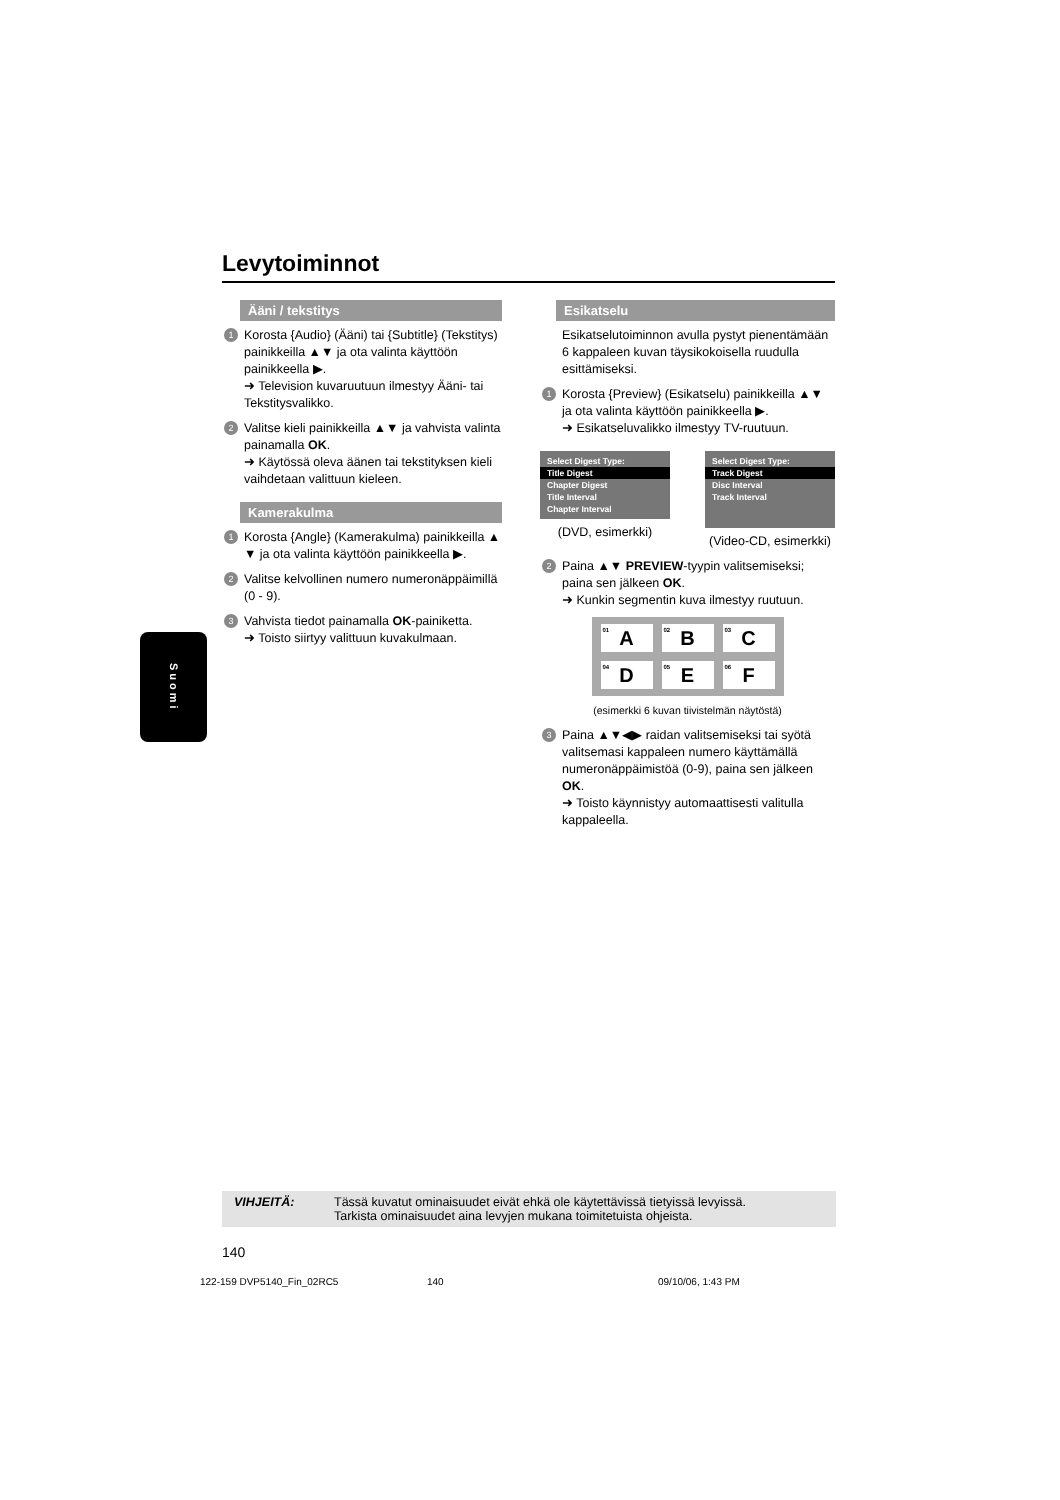Levytoiminnot
Ääni / tekstitys
1 Korosta {Audio} (Ääni) tai {Subtitle} (Tekstitys) painikkeilla ▲▼ ja ota valinta käyttöön painikkeella ▶.
➜ Television kuvaruutuun ilmestyy Ääni- tai Tekstitysvalikko.
2 Valitse kieli painikkeilla ▲▼ ja vahvista valinta painamalla OK.
➜ Käytössä oleva äänen tai tekstityksen kieli vaihdetaan valittuun kieleen.
Kamerakulma
1 Korosta {Angle} (Kamerakulma) painikkeilla ▲ ▼ ja ota valinta käyttöön painikkeella ▶.
2 Valitse kelvollinen numero numeronäppäimillä (0 - 9).
3 Vahvista tiedot painamalla OK-painiketta.
➜ Toisto siirtyy valittuun kuvakulmaan.
Esikatselu
Esikatselutoiminnon avulla pystyt pienentämään 6 kappaleen kuvan täysikokoisella ruudulla esittämiseksi.
1 Korosta {Preview} (Esikatselu) painikkeilla ▲▼ ja ota valinta käyttöön painikkeella ▶.
➜ Esikatseluvalikko ilmestyy TV-ruutuun.
Select Digest Type:
Title Digest
Chapter Digest
Title Interval
Chapter Interval
(DVD, esimerkki)
Select Digest Type:
Track Digest
Disc Interval
Track Interval
(Video-CD, esimerkki)
2 Paina ▲▼ PREVIEW-tyypin valitsemiseksi; paina sen jälkeen OK.
➜ Kunkin segmentin kuva ilmestyy ruutuun.
<sup>01</sup> A
<sup>02</sup> B
<sup>03</sup> C
<sup>04</sup> D
<sup>05</sup> E
<sup>06</sup> F
(esimerkki 6 kuvan tiivistelmän näytöstä)
3 Paina ▲▼◀▶ raidan valitsemiseksi tai syötä valitsemasi kappaleen numero käyttämällä numeronäppäimistöä (0-9), paina sen jälkeen OK.
➜ Toisto käynnistyy automaattisesti valitulla kappaleella.
Suomi
VIHJEITÄ: Tässä kuvatut ominaisuudet eivät ehkä ole käytettävissä tietyissä levyissä.
Tarkista ominaisuudet aina levyjen mukana toimitetuista ohjeista.
140
122-159 DVP5140_Fin_02RC5 140 09/10/06, 1:43 PM